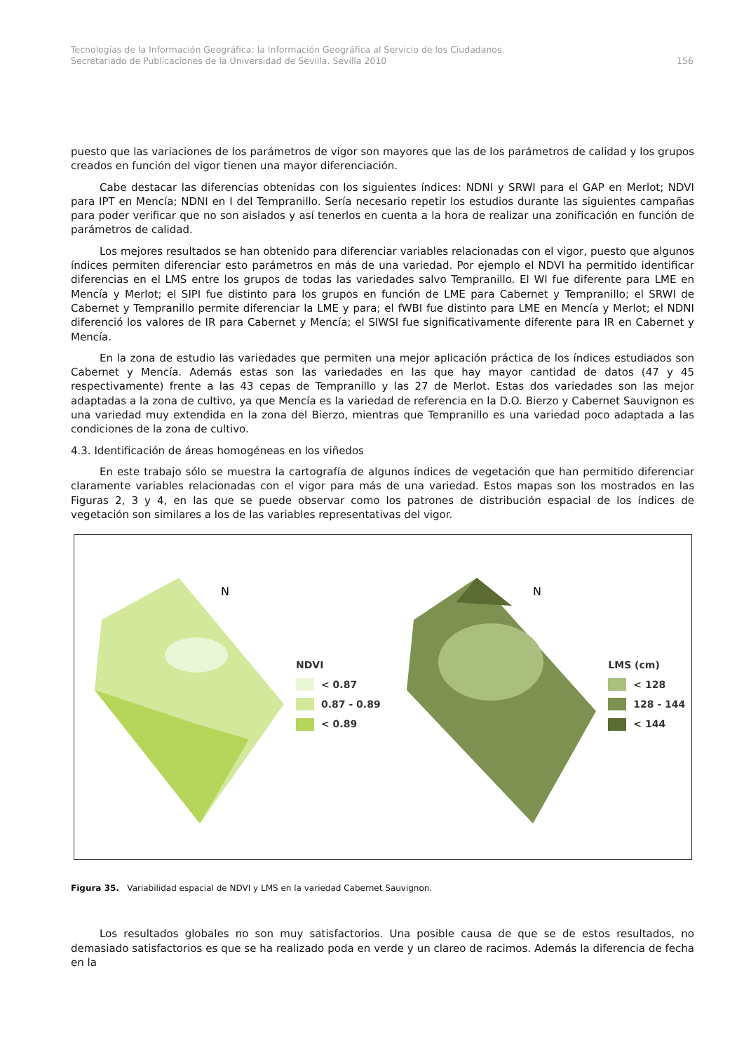Tecnologías de la Información Geográfica: la Información Geográfica al Servicio de los Ciudadanos.
Secretariado de Publicaciones de la Universidad de Sevilla. Sevilla 2010 156
puesto que las variaciones de los parámetros de vigor son mayores que las de los parámetros de calidad y los grupos creados en función del vigor tienen una mayor diferenciación.
Cabe destacar las diferencias obtenidas con los siguientes índices: NDNI y SRWI para el GAP en Merlot; NDVI para IPT en Mencía; NDNI en I del Tempranillo. Sería necesario repetir los estudios durante las siguientes campañas para poder verificar que no son aislados y así tenerlos en cuenta a la hora de realizar una zonificación en función de parámetros de calidad.
Los mejores resultados se han obtenido para diferenciar variables relacionadas con el vigor, puesto que algunos índices permiten diferenciar esto parámetros en más de una variedad. Por ejemplo el NDVI ha permitido identificar diferencias en el LMS entre los grupos de todas las variedades salvo Tempranillo. El WI fue diferente para LME en Mencía y Merlot; el SIPI fue distinto para los grupos en función de LME para Cabernet y Tempranillo; el SRWI de Cabernet y Tempranillo permite diferenciar la LME y para; el fWBI fue distinto para LME en Mencía y Merlot; el NDNI diferenció los valores de IR para Cabernet y Mencía; el SIWSI fue significativamente diferente para IR en Cabernet y Mencía.
En la zona de estudio las variedades que permiten una mejor aplicación práctica de los índices estudiados son Cabernet y Mencía. Además estas son las variedades en las que hay mayor cantidad de datos (47 y 45 respectivamente) frente a las 43 cepas de Tempranillo y las 27 de Merlot. Estas dos variedades son las mejor adaptadas a la zona de cultivo, ya que Mencía es la variedad de referencia en la D.O. Bierzo y Cabernet Sauvignon es una variedad muy extendida en la zona del Bierzo, mientras que Tempranillo es una variedad poco adaptada a las condiciones de la zona de cultivo.
4.3. Identificación de áreas homogéneas en los viñedos
En este trabajo sólo se muestra la cartografía de algunos índices de vegetación que han permitido diferenciar claramente variables relacionadas con el vigor para más de una variedad. Estos mapas son los mostrados en las Figuras 2, 3 y 4, en las que se puede observar como los patrones de distribución espacial de los índices de vegetación son similares a los de las variables representativas del vigor.
N
NDVI
< 0.87
0.87 - 0.89
< 0.89
N
LMS (cm)
< 128
128 - 144
< 144
Figura 35. Variabilidad espacial de NDVI y LMS en la variedad Cabernet Sauvignon.
Los resultados globales no son muy satisfactorios. Una posible causa de que se de estos resultados, no demasiado satisfactorios es que se ha realizado poda en verde y un clareo de racimos. Además la diferencia de fecha en la